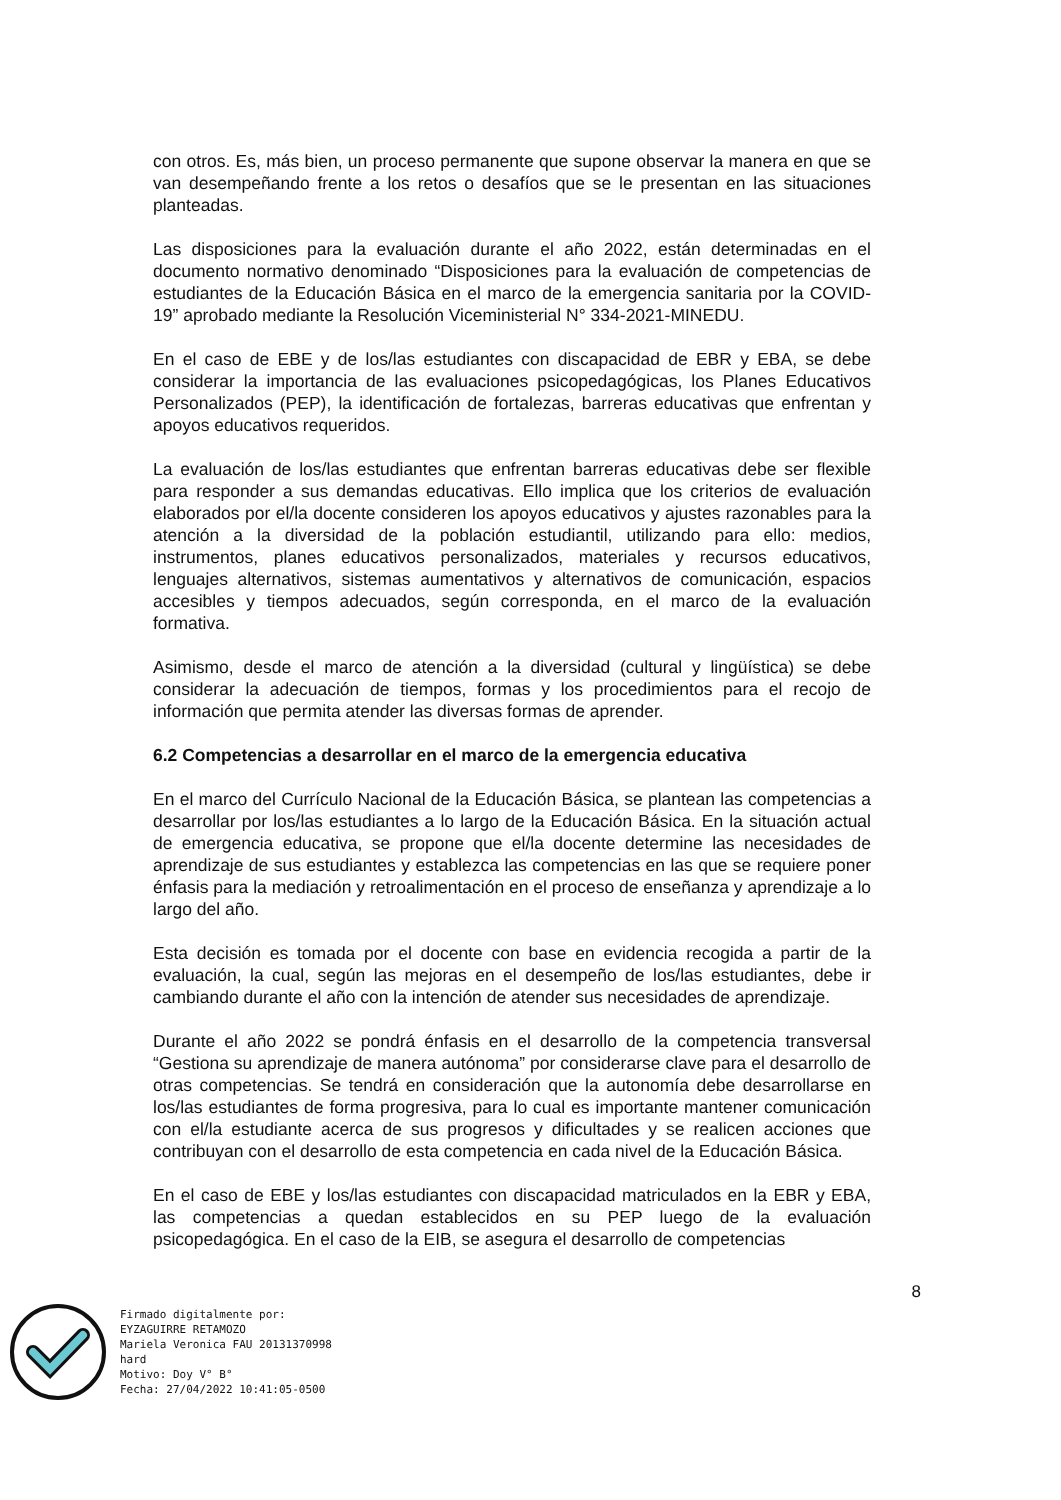con otros. Es, más bien, un proceso permanente que supone observar la manera en que se van desempeñando frente a los retos o desafíos que se le presentan en las situaciones planteadas.
Las disposiciones para la evaluación durante el año 2022, están determinadas en el documento normativo denominado “Disposiciones para la evaluación de competencias de estudiantes de la Educación Básica en el marco de la emergencia sanitaria por la COVID-19” aprobado mediante la Resolución Viceministerial N° 334-2021-MINEDU.
En el caso de EBE y de los/las estudiantes con discapacidad de EBR y EBA, se debe considerar la importancia de las evaluaciones psicopedagógicas, los Planes Educativos Personalizados (PEP), la identificación de fortalezas, barreras educativas que enfrentan y apoyos educativos requeridos.
La evaluación de los/las estudiantes que enfrentan barreras educativas debe ser flexible para responder a sus demandas educativas. Ello implica que los criterios de evaluación elaborados por el/la docente consideren los apoyos educativos y ajustes razonables para la atención a la diversidad de la población estudiantil, utilizando para ello: medios, instrumentos, planes educativos personalizados, materiales y recursos educativos, lenguajes alternativos, sistemas aumentativos y alternativos de comunicación, espacios accesibles y tiempos adecuados, según corresponda, en el marco de la evaluación formativa.
Asimismo, desde el marco de atención a la diversidad (cultural y lingüística) se debe considerar la adecuación de tiempos, formas y los procedimientos para el recojo de información que permita atender las diversas formas de aprender.
6.2 Competencias a desarrollar en el marco de la emergencia educativa
En el marco del Currículo Nacional de la Educación Básica, se plantean las competencias a desarrollar por los/las estudiantes a lo largo de la Educación Básica. En la situación actual de emergencia educativa, se propone que el/la docente determine las necesidades de aprendizaje de sus estudiantes y establezca las competencias en las que se requiere poner énfasis para la mediación y retroalimentación en el proceso de enseñanza y aprendizaje a lo largo del año.
Esta decisión es tomada por el docente con base en evidencia recogida a partir de la evaluación, la cual, según las mejoras en el desempeño de los/las estudiantes, debe ir cambiando durante el año con la intención de atender sus necesidades de aprendizaje.
Durante el año 2022 se pondrá énfasis en el desarrollo de la competencia transversal “Gestiona su aprendizaje de manera autónoma” por considerarse clave para el desarrollo de otras competencias. Se tendrá en consideración que la autonomía debe desarrollarse en los/las estudiantes de forma progresiva, para lo cual es importante mantener comunicación con el/la estudiante acerca de sus progresos y dificultades y se realicen acciones que contribuyan con el desarrollo de esta competencia en cada nivel de la Educación Básica.
En el caso de EBE y los/las estudiantes con discapacidad matriculados en la EBR y EBA, las competencias a quedan establecidos en su PEP luego de la evaluación psicopedagógica. En el caso de la EIB, se asegura el desarrollo de competencias
8
Firmado digitalmente por:
EYZAGUIRRE RETAMOZO
Mariela Veronica FAU 20131370998
hard
Motivo: Doy V° B°
Fecha: 27/04/2022 10:41:05-0500